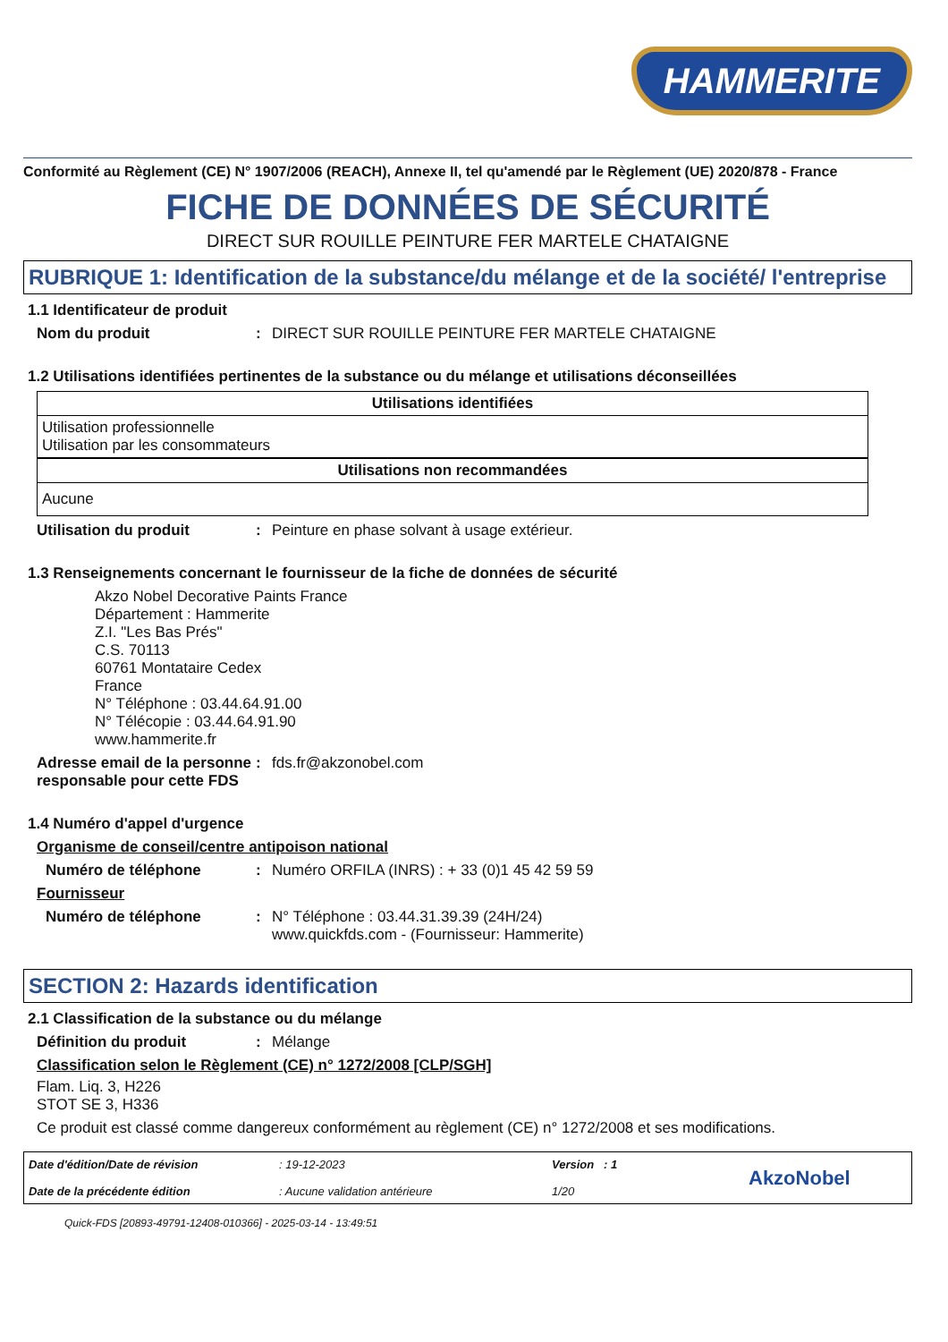HAMMERITE
Conformité au Règlement (CE) N° 1907/2006 (REACH), Annexe II, tel qu'amendé par le Règlement (UE) 2020/878 - France
FICHE DE DONNÉES DE SÉCURITÉ
DIRECT SUR ROUILLE PEINTURE FER MARTELE CHATAIGNE
RUBRIQUE 1: Identification de la substance/du mélange et de la société/ l'entreprise
1.1 Identificateur de produit
Nom du produit: DIRECT SUR ROUILLE PEINTURE FER MARTELE CHATAIGNE
1.2 Utilisations identifiées pertinentes de la substance ou du mélange et utilisations déconseillées
| Utilisations identifiées |
| --- |
| Utilisation professionnelle Utilisation par les consommateurs |
| Utilisations non recommandées |
| --- |
| Aucune |
Utilisation du produit: Peinture en phase solvant à usage extérieur.
1.3 Renseignements concernant le fournisseur de la fiche de données de sécurité
Akzo Nobel Decorative Paints France
Département : Hammerite
Z.I. "Les Bas Prés"
C.S. 70113
60761 Montataire Cedex
France
N° Téléphone : 03.44.64.91.00
N° Télécopie : 03.44.64.91.90
www.hammerite.fr
Adresse email de la personne responsable pour cette FDS: fds.fr@akzonobel.com
1.4 Numéro d'appel d'urgence
Organisme de conseil/centre antipoison national
Numéro de téléphone: Numéro ORFILA (INRS) : + 33 (0)1 45 42 59 59
Fournisseur
Numéro de téléphone: N° Téléphone : 03.44.31.39.39 (24H/24)
www.quickfds.com - (Fournisseur: Hammerite)
SECTION 2: Hazards identification
2.1 Classification de la substance ou du mélange
Définition du produit: Mélange
Classification selon le Règlement (CE) n° 1272/2008 [CLP/SGH]
Flam. Liq. 3, H226
STOT SE 3, H336
Ce produit est classé comme dangereux conformément au règlement (CE) n° 1272/2008 et ses modifications.
Date d'édition/Date de révision
Date de la précédente édition
: 19-12-2023
: Aucune validation antérieure
Version : 1
1/20
AkzoNobel
Quick-FDS [20893-49791-12408-010366] - 2025-03-14 - 13:49:51